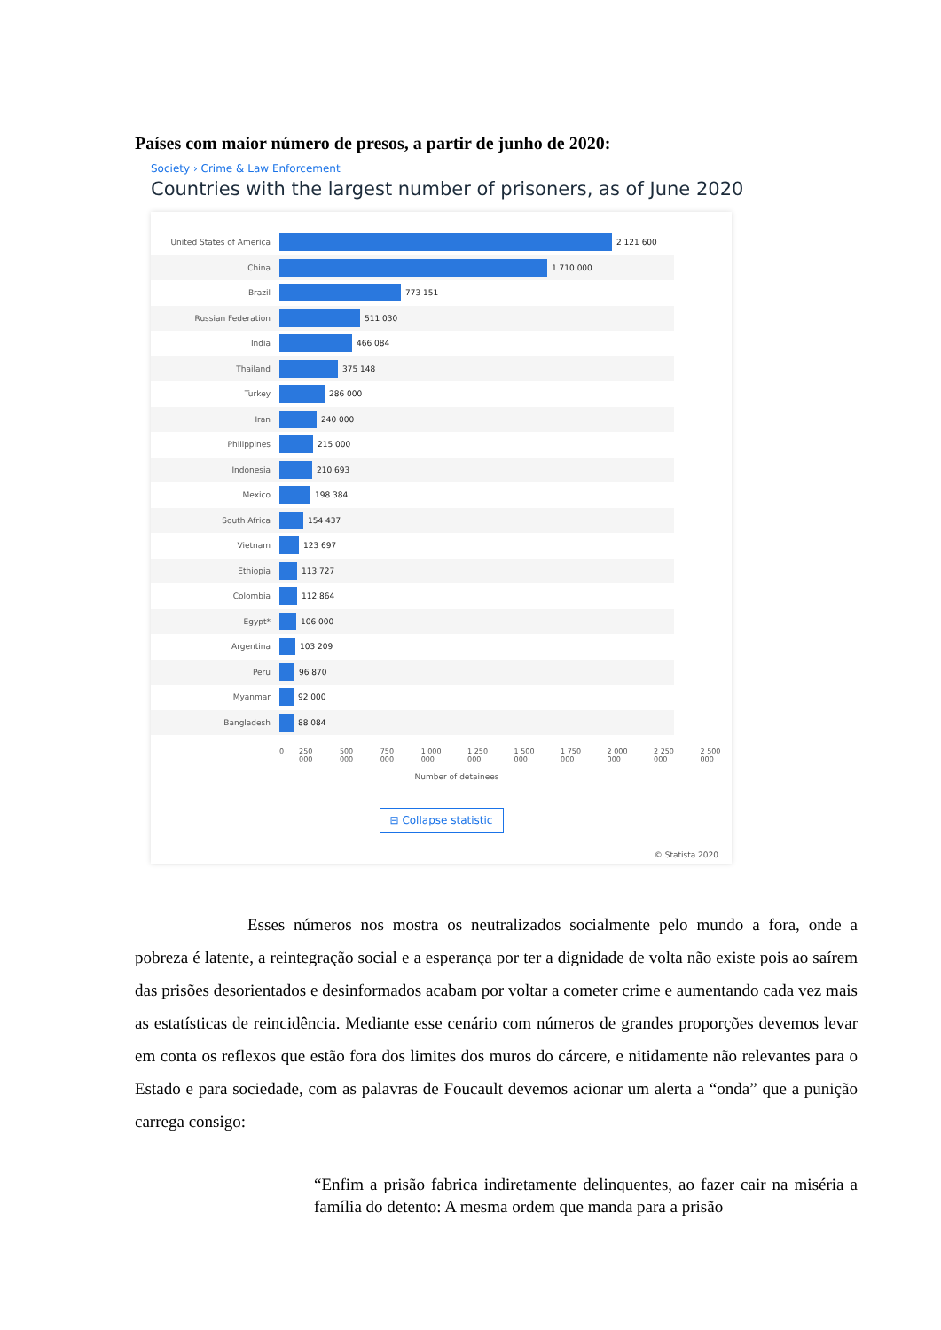Países com maior número de presos, a partir de junho de 2020:
Society › Crime & Law Enforcement
Countries with the largest number of prisoners, as of June 2020
United States of America 2 121 600
China 1 710 000
Brazil 773 151
Russian Federation 511 030
India 466 084
Thailand 375 148
Turkey 286 000
Iran 240 000
Philippines 215 000
Indonesia 210 693
Mexico 198 384
South Africa 154 437
Vietnam 123 697
Ethiopia 113 727
Colombia 112 864
Egypt* 106 000
Argentina 103 209
Peru 96 870
Myanmar 92 000
Bangladesh 88 084
0 250 000 500 000 750 000 1 000 000 1 250 000 1 500 000 1 750 000 2 000 000 2 250 000 2 500 000
Number of detainees
⊟ Collapse statistic
© Statista 2020
Esses números nos mostra os neutralizados socialmente pelo mundo a fora, onde a pobreza é latente, a reintegração social e a esperança por ter a dignidade de volta não existe pois ao saírem das prisões desorientados e desinformados acabam por voltar a cometer crime e aumentando cada vez mais as estatísticas de reincidência. Mediante esse cenário com números de grandes proporções devemos levar em conta os reflexos que estão fora dos limites dos muros do cárcere, e nitidamente não relevantes para o Estado e para sociedade, com as palavras de Foucault devemos acionar um alerta a “onda” que a punição carrega consigo:
“Enfim a prisão fabrica indiretamente delinquentes, ao fazer cair na miséria a família do detento: A mesma ordem que manda para a prisão